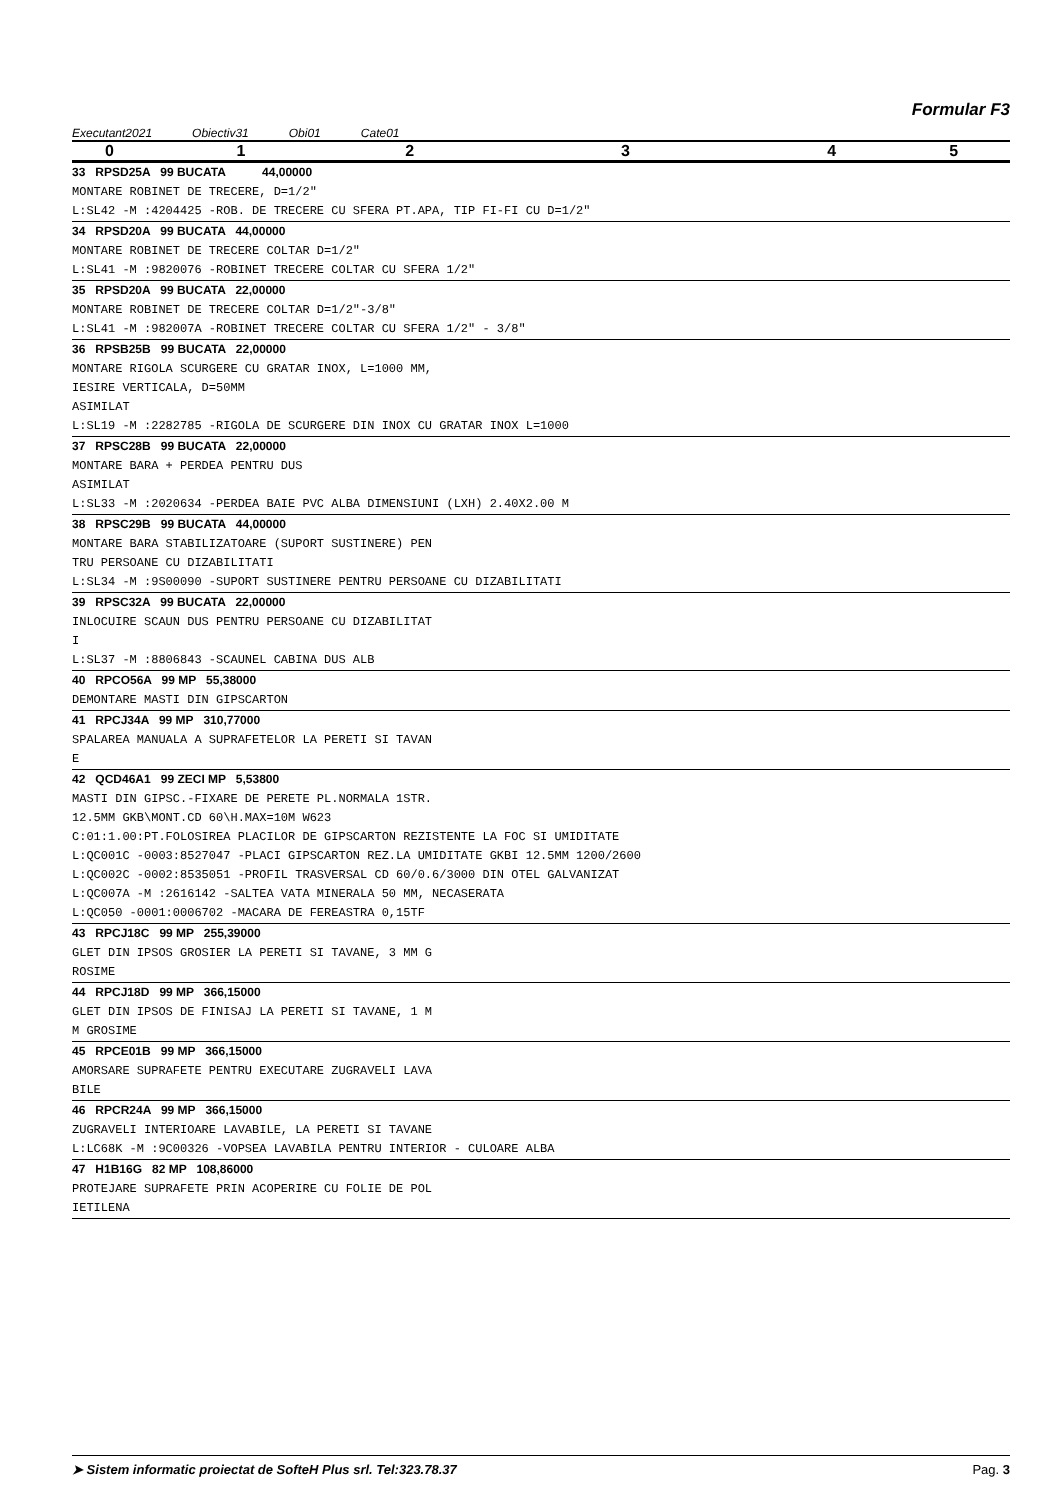Formular F3
Executant2021 Obiectiv31 Obi01 Cate01
| 0 | 1 | 2 | 3 | 4 | 5 |
| --- | --- | --- | --- | --- | --- |
33 RPSD25A 99 BUCATA 44,00000
MONTARE ROBINET DE TRECERE, D=1/2"
L:SL42 -M :4204425 -ROB. DE TRECERE CU SFERA PT.APA, TIP FI-FI CU D=1/2"
34 RPSD20A 99 BUCATA 44,00000
MONTARE ROBINET DE TRECERE COLTAR D=1/2"
L:SL41 -M :9820076 -ROBINET TRECERE COLTAR CU SFERA 1/2"
35 RPSD20A 99 BUCATA 22,00000
MONTARE ROBINET DE TRECERE COLTAR D=1/2"-3/8"
L:SL41 -M :982007A -ROBINET TRECERE COLTAR CU SFERA 1/2" - 3/8"
36 RPSB25B 99 BUCATA 22,00000
MONTARE RIGOLA SCURGERE CU GRATAR INOX, L=1000 MM,
IESIRE VERTICALA, D=50MM
ASIMILAT
L:SL19 -M :2282785 -RIGOLA DE SCURGERE DIN INOX CU GRATAR INOX L=1000
37 RPSC28B 99 BUCATA 22,00000
MONTARE BARA + PERDEA PENTRU DUS
ASIMILAT
L:SL33 -M :2020634 -PERDEA BAIE PVC ALBA DIMENSIUNI (LXH) 2.40X2.00 M
38 RPSC29B 99 BUCATA 44,00000
MONTARE BARA STABILIZATOARE (SUPORT SUSTINERE) PEN
TRU PERSOANE CU DIZABILITATI
L:SL34 -M :9S00090 -SUPORT SUSTINERE PENTRU PERSOANE CU DIZABILITATI
39 RPSC32A 99 BUCATA 22,00000
INLOCUIRE SCAUN DUS PENTRU PERSOANE CU DIZABILITAT
I
L:SL37 -M :8806843 -SCAUNEL CABINA DUS ALB
40 RPCO56A 99 MP 55,38000
DEMONTARE MASTI DIN GIPSCARTON
41 RPCJ34A 99 MP 310,77000
SPALAREA MANUALA A SUPRAFETELOR LA PERETI SI TAVAN
E
42 QCD46A1 99 ZECI MP 5,53800
MASTI DIN GIPSC.-FIXARE DE PERETE PL.NORMALA 1STR.
12.5MM GKB\MONT.CD 60\H.MAX=10M W623
C:01:1.00:PT.FOLOSIREA PLACILOR DE GIPSCARTON REZISTENTE LA FOC SI UMIDITATE
L:QC001C -0003:8527047 -PLACI GIPSCARTON REZ.LA UMIDITATE GKBI 12.5MM 1200/2600
L:QC002C -0002:8535051 -PROFIL TRASVERSAL CD 60/0.6/3000 DIN OTEL GALVANIZAT
L:QC007A -M :2616142 -SALTEA VATA MINERALA 50 MM, NECASERATA
L:QC050 -0001:0006702 -MACARA DE FEREASTRA 0,15TF
43 RPCJ18C 99 MP 255,39000
GLET DIN IPSOS GROSIER LA PERETI SI TAVANE, 3 MM G
ROSIME
44 RPCJ18D 99 MP 366,15000
GLET DIN IPSOS DE FINISAJ LA PERETI SI TAVANE, 1 M
M GROSIME
45 RPCE01B 99 MP 366,15000
AMORSARE SUPRAFETE PENTRU EXECUTARE ZUGRAVELI LAVA
BILE
46 RPCR24A 99 MP 366,15000
ZUGRAVELI INTERIOARE LAVABILE, LA PERETI SI TAVANE
L:LC68K -M :9C00326 -VOPSEA LAVABILA PENTRU INTERIOR - CULOARE ALBA
47 H1B16G 82 MP 108,86000
PROTEJARE SUPRAFETE PRIN ACOPERIRE CU FOLIE DE POL
IETILENA
➤ Sistem informatic proiectat de SofteH Plus srl. Tel:323.78.37 Pag. 3